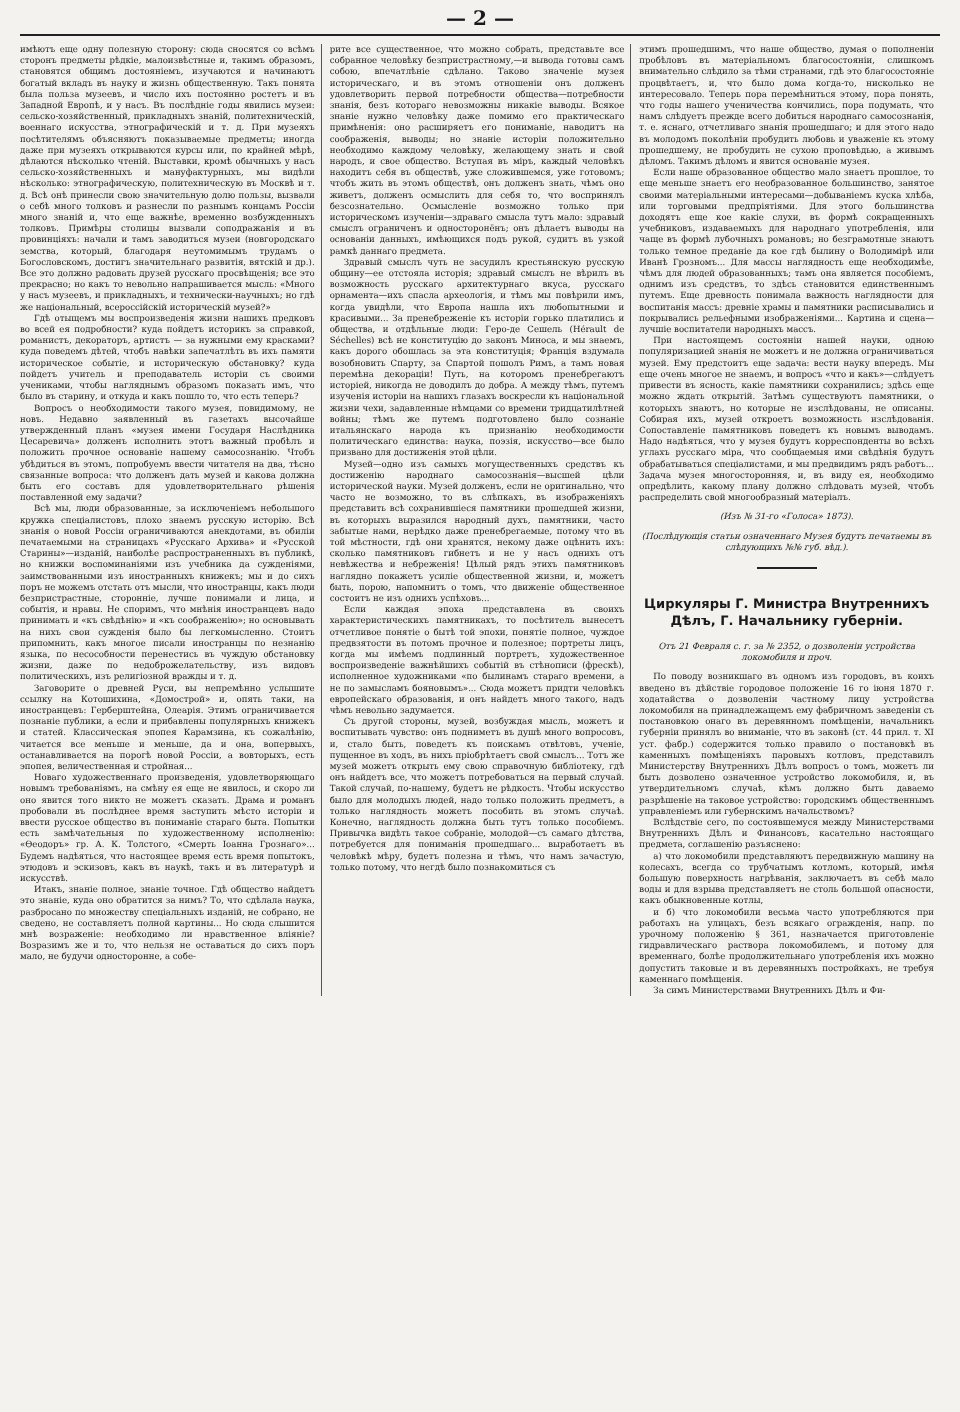— 2 —
имѣютъ еще одну полезную сторону: сюда сносятся со всѣмъ сторонъ предметы рѣдкіе, малоизвѣстные и, такимъ образомъ, становятся общимъ достояніемъ, изучаются и начинаютъ богатый вкладъ въ науку и жизнь общественную. Такъ понята была польза музеевъ, и число ихъ постоянно ростетъ и въ Западной Европѣ, и у насъ. Въ послѣдніе годы явились музеи: сельско-хозяйственный, прикладныхъ знаній, политехническій, военнаго искусства, этнографическій и т. д. При музеяхъ посѣтителямъ объясняютъ показываемые предметы; иногда даже при музеяхъ открываются курсы или, по крайней мѣрѣ, дѣлаются нѣсколько чтеній. Выставки, кромѣ обычныхъ у насъ сельско-хозяйственныхъ и мануфактурныхъ, мы видѣли нѣсколько: этнографическую, политехническую въ Москвѣ и т. д. Всѣ онѣ принесли свою значительную долю пользы, вызвали о себѣ много толковъ и разнесли по разнымъ концамъ Россіи много знаній и, что еще важнѣе, временно возбужденныхъ толковъ. Примѣры столицы вызвали соподражанія и въ провинціяхъ: начали и тамъ заводиться музеи (новгородскаго земства, который, благодаря неутомимымъ трудамъ о Богословскомъ, достигъ значительнаго развитія, вятскій и др.). Все это должно радовать друзей русскаго просвѣщенія; все это прекрасно; но какъ то невольно напрашивается мысль: «Много у насъ музеевъ, и прикладныхъ, и технически-научныхъ; но гдѣ же національный, всероссійскій историческій музей?»
Гдѣ отыщемъ мы воспроизведенія жизни нашихъ предковъ во всей ея подробности? куда пойдетъ историкъ за справкой, романистъ, декораторъ, артистъ — за нужными ему красками? куда поведемъ дѣтей, чтобъ навѣки запечатлѣть въ ихъ памяти историческое событіе, и историческую обстановку? куда пойдетъ учитель и преподаватель исторіи съ своими учениками, чтобы нагляднымъ образомъ показать имъ, что было въ старину, и откуда и какъ пошло то, что есть теперь?
Вопросъ о необходимости такого музея, повидимому, не новъ. Недавно заявленный въ газетахъ высочайше утвержденный планъ «музея имени Государя Наслѣдника Цесаревича» долженъ исполнить этотъ важный пробѣлъ и положить прочное основаніе нашему самосознанію. Чтобъ убѣдиться въ этомъ, попробуемъ ввести читателя на два, тѣсно связанные вопроса: что долженъ дать музей и какова должна быть его составъ для удовлетворительнаго рѣшенія поставленной ему задачи?
Всѣ мы, люди образованные, за исключеніемъ небольшого кружка спеціалистовъ, плохо знаемъ русскую исторію. Всѣ знанія о новой Россіи ограничиваются анекдотами, въ обиліи печатаемыми на страницахъ «Русскаго Архива» и «Русской Старины»—изданій, наиболѣе распространенныхъ въ публикѣ, но книжки воспоминаніями изъ учебника да сужденіями, заимствованными изъ иностранныхъ книжекъ; мы и до сихъ поръ не можемъ отстать отъ мысли, что иностранцы, какъ люди безпристрастные, сторонніе, лучше понимали и лица, и событія, и нравы. Не споримъ, что мнѣнія иностранцевъ надо принимать и «къ свѣдѣнію» и «къ соображенію»; но основывать на нихъ свои сужденія было бы легкомысленно. Стоитъ припомнить, какъ многое писали иностранцы по незнанію языка, по несособности перенестись въ чуждую обстановку жизни, даже по недоброжелательству, изъ видовъ политическихъ, изъ религіозной вражды и т. д.
Заговорите о древней Руси, вы непремѣнно услышите ссылку на Котошихина, «Домострой» и, опять таки, на иностранцевъ: Герберштейна, Олеарія. Этимъ ограничивается познаніе публики, а если и прибавлены популярныхъ книжекъ и статей. Классическая эпопея Карамзина, къ сожалѣнію, читается все меньше и меньше, да и она, вопервыхъ, останавливается на порогѣ новой Россіи, а вовторыхъ, есть эпопея, величественная и стройная...
Новаго художественнаго произведенія, удовлетворяющаго новымъ требованіямъ, на смѣну ея еще не явилось, и скоро ли оно явится того никто не можетъ сказать. Драма и романъ пробовали въ послѣднее время заступить мѣсто исторіи и ввести русское общество въ пониманіе стараго быта. Попытки есть замѣчательныя по художественному исполненію: «Ѳеодоръ» гр. А. К. Толстого, «Смерть Іоанна Грознаго»... Будемъ надѣяться, что настоящее время есть время попытокъ, этюдовъ и эскизовъ, какъ въ наукѣ, такъ и въ литературѣ и искусствѣ.
Итакъ, знаніе полное, знаніе точное. Гдѣ общество найдетъ это знаніе, куда оно обратится за нимъ? То, что сдѣлала наука, разбросано по множеству спеціальныхъ изданій, не собрано, не сведено, не составляетъ полной картины... Но сюда слышится мнѣ возраженіе: необходимо ли нравственное вліяніе? Возразимъ же и то, что нельзя не оставаться до сихъ поръ мало, не будучи односторонне, а собе-
рите все существенное, что можно собрать, представьте все собранное человѣку безпристрастному,—и вывода готовы самъ собою, впечатлѣніе сдѣлано. Таково значеніе музея историческаго, и въ этомъ отношеніи онъ долженъ удовлетворить первой потребности общества—потребности знанія, безъ котораго невозможны никакіе выводы. Всякое знаніе нужно человѣку даже помимо его практическаго примѣненія: оно расширяетъ его пониманіе, наводитъ на соображенія, выводы; но знаніе исторіи положительно необходимо каждому человѣку, желающему знать и свой народъ, и свое общество. Вступая въ міръ, каждый человѣкъ находитъ себя въ обществѣ, уже сложившемся, уже готовомъ; чтобъ жить въ этомъ обществѣ, онъ долженъ знать, чѣмъ оно живетъ, долженъ осмыслить для себя то, что воспринялъ безсознательно. Осмысленіе возможно только при историческомъ изученіи—здраваго смысла тутъ мало: здравый смыслъ ограниченъ и односторонёнъ; онъ дѣлаетъ выводы на основаніи данныхъ, имѣющихся подъ рукой, судитъ въ узкой рамкѣ даннаго предмета.
Здравый смыслъ чуть не засудилъ крестьянскую русскую общину—ее отстояла исторія; здравый смыслъ не вѣрилъ въ возможность русскаго архитектурнаго вкуса, русскаго орнамента—ихъ спасла археологія, и тѣмъ мы повѣрили имъ, когда увидѣли, что Европа нашла ихъ любопытными и красивыми... За пренебреженіе къ исторіи горько платились и общества, и отдѣльные люди: Геро-де Сешель (Hérault de Séchelles) всѣ не конституцію до законъ Миноса, и мы знаемъ, какъ дорого обошлась за эта конституція; Франція вздумала возобновить Спарту, за Спартой пошолъ Римъ, а тамъ новая перемѣна декораціи! Путь, на которомъ пренебрегаютъ исторіей, никогда не доводилъ до добра. А между тѣмъ, путемъ изученія исторіи на нашихъ глазахъ воскресли къ національной жизни чехи, задавленные нѣмцами со времени тридцатилѣтней войны; тѣмъ же путемъ подготовлено было сознаніе итальянскаго народа къ признанію необходимости политическаго единства: наука, поэзія, искусство—все было призвано для достиженія этой цѣли.
Музей—одно изъ самыхъ могущественныхъ средствъ къ достиженію народнаго самосознанія—высшей цѣли исторической науки. Музей долженъ, если не оригинально, что часто не возможно, то въ слѣпкахъ, въ изображеніяхъ представить всѣ сохранившіеся памятники прошедшей жизни, въ которыхъ выразился народный духъ, памятники, часто забытые нами, нерѣдко даже пренебрегаемые, потому что въ той мѣстности, гдѣ они хранятся, некому даже оцѣнить ихъ: сколько памятниковъ гибнетъ и не у насъ однихъ отъ невѣжества и небреженія! Цѣлый рядъ этихъ памятниковъ наглядно покажетъ усиліе общественной жизни, и, можетъ быть, порою, напомнитъ о томъ, что движеніе общественное состоитъ не изъ однихъ успѣховъ...
Если каждая эпоха представлена въ своихъ характеристическихъ памятникахъ, то посѣтитель вынесетъ отчетливое понятіе о бытѣ той эпохи, понятіе полное, чуждое предвзятости въ потомъ прочное и полезное; портреты лицъ, когда мы имѣемъ подлинный портретъ, художественное воспроизведеніе важнѣйшихъ событій въ стѣнописи (фрескѣ), исполненное художниками «по былинамъ стараго времени, а не по замысламъ бояновымъ»... Сюда можетъ придти человѣкъ европейскаго образованія, и онъ найдетъ много такого, надъ чѣмъ невольно задумается.
Съ другой стороны, музей, возбуждая мысль, можетъ и воспитывать чувство: онъ подниметъ въ душѣ много вопросовъ, и, стало быть, поведетъ къ поискамъ отвѣтовъ, ученіе, пущенное въ ходъ, въ нихъ пріобрѣтаетъ свой смыслъ... Тотъ же музей можетъ открыть ему свою справочную библіотеку, гдѣ онъ найдетъ все, что можетъ потребоваться на первый случай. Такой случай, по-нашему, будетъ не рѣдкость. Чтобы искусство было для молодыхъ людей, надо только положить предметъ, а только наглядность можетъ пособить въ этомъ случаѣ. Конечно, наглядность должна быть тутъ только пособіемъ. Привычка видѣть такое собраніе, молодой—съ самаго дѣтства, потребуется для пониманія прошедшаго... выработаетъ въ человѣкѣ мѣру, будетъ полезна и тѣмъ, что намъ зачастую, только потому, что негдѣ было познакомиться съ
этимъ прошедшимъ, что наше общество, думая о пополненіи пробѣловъ въ матеріальномъ благосостояніи, слишкомъ внимательно слѣдило за тѣми странами, гдѣ это благосостояніе процвѣтаетъ, и, что было дома когда-то, нисколько не интересовало. Теперь пора перемѣниться этому, пора понять, что годы нашего ученичества кончились, пора подумать, что намъ слѣдуетъ прежде всего добиться народнаго самосознанія, т. е. яснаго, отчетливаго знанія прошедшаго; и для этого надо въ молодомъ поколѣніи пробудить любовь и уваженіе къ этому прошедшему, не пробудить не сухою проповѣдью, а живымъ дѣломъ. Такимъ дѣломъ и явится основаніе музея.
Если наше образованное общество мало знаетъ прошлое, то еще меньше знаетъ его необразованное большинство, занятое своими матеріальными интересами—добываніемъ куска хлѣба, или торговыми предпріятіями. Для этого большинства доходятъ еще кое какіе слухи, въ формѣ сокращенныхъ учебниковъ, издаваемыхъ для народнаго употребленія, или чаще въ формѣ лубочныхъ романовъ; но безграмотные знаютъ только темное преданіе да кое гдѣ былину о Володимірѣ или Иванѣ Грозномъ... Для массы наглядность еще необходимѣе, чѣмъ для людей образованныхъ; тамъ она является пособіемъ, однимъ изъ средствъ, то здѣсь становится единственнымъ путемъ. Еще древность понимала важность наглядности для воспитанія массъ: древніе храмы и памятники расписывались и покрывались рельефными изображеніями... Картина и сцена—лучшіе воспитатели народныхъ массъ.
При настоящемъ состояніи нашей науки, одною популяризацией знанія не можетъ и не должна ограничиваться музей. Ему предстоитъ еще задача: вести науку впередъ. Мы еще очень многое не знаемъ, и вопросъ «что и какъ»—слѣдуетъ привести въ ясность, какіе памятники сохранились; здѣсь еще можно ждать открытій. Затѣмъ существуютъ памятники, о которыхъ знаютъ, но которые не изслѣдованы, не описаны. Собирая ихъ, музей откроетъ возможность изслѣдованія. Сопоставленіе памятниковъ поведетъ къ новымъ выводамъ. Надо надѣяться, что у музея будутъ корреспонденты во всѣхъ углахъ русскаго міра, что сообщаемыя ими свѣдѣнія будутъ обрабатываться спеціалистами, и мы предвидимъ рядъ работъ... Задача музея многосторонняя, и, въ виду ея, необходимо опредѣлить, какому плану должно слѣдовать музей, чтобъ распределить свой многообразный матеріалъ.
(Изъ № 31-го «Голоса» 1873).
(Послѣдующія статьи означеннаго Музея будутъ печатаемы въ слѣдующихъ №№ губ. вѣд.).
Циркуляры Г. Министра Внутреннихъ Дѣлъ, Г. Начальнику губерніи.
Отъ 21 Февраля с. г. за № 2352, о дозволеніи устройства локомобиля и проч.
По поводу возникшаго въ одномъ изъ городовъ, въ коихъ введено въ дѣйствіе городовое положеніе 16 го іюня 1870 г. ходатайства о дозволеніи частному лицу устройства локомобиля на принадлежащемъ ему фабричномъ заведеніи съ постановкою онаго въ деревянномъ помѣщеніи, начальникъ губерніи принялъ во вниманіе, что въ законѣ (ст. 44 прил. т. XI уст. фабр.) содержится только правило о постановкѣ въ каменныхъ помѣщеніяхъ паровыхъ котловъ, представилъ Министерству Внутреннихъ Дѣлъ вопросъ о томъ, можетъ ли быть дозволено означенное устройство локомобиля, и, въ утвердительномъ случаѣ, кѣмъ должно быть даваемо разрѣшеніе на таковое устройство: городскимъ общественнымъ управленіемъ или губернскимъ начальствомъ?
Вслѣдствіе сего, по состоявшемуся между Министерствами Внутреннихъ Дѣлъ и Финансовъ, касательно настоящаго предмета, соглашенію разъяснено:
а) что локомобили представляютъ передвижную машину на колесахъ, всегда со трубчатымъ котломъ, который, имѣя большую поверхность нагрѣванія, заключаетъ въ себѣ мало воды и для взрыва представляетъ не столь большой опасности, какъ обыкновенные котлы,
и б) что локомобили весьма часто употребляются при работахъ на улицахъ, безъ всякаго огражденія, напр. по урочному положенію § 361, назначается приготовленіе гидравлическаго раствора локомобилемъ, и потому для временнаго, болѣе продолжительнаго употребленія ихъ можно допустить таковые и въ деревянныхъ постройкахъ, не требуя каменнаго помѣщенія.
За симъ Министерствами Внутреннихъ Дѣлъ и Фи-